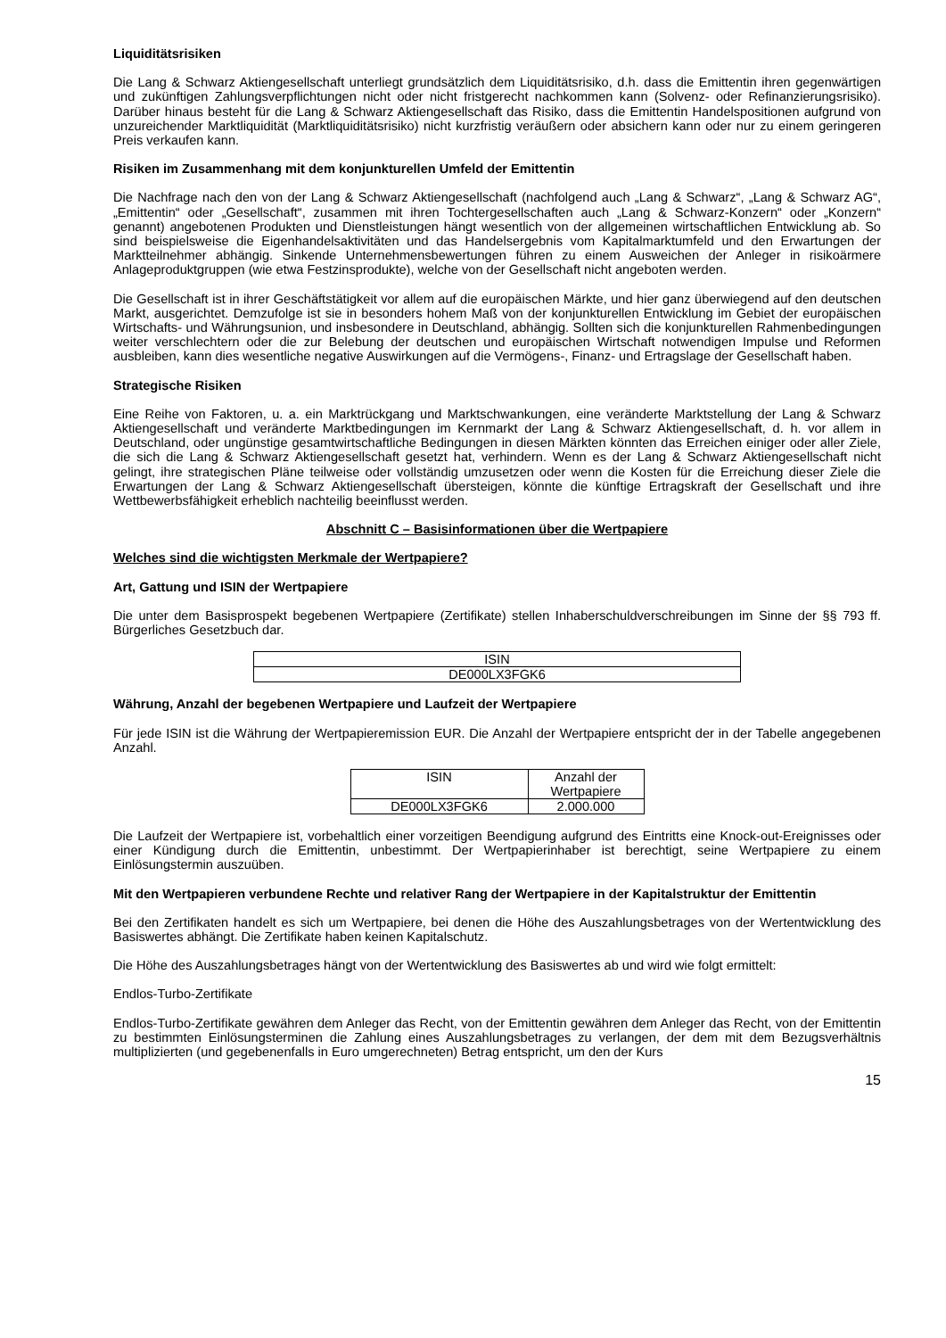Liquiditätsrisiken
Die Lang & Schwarz Aktiengesellschaft unterliegt grundsätzlich dem Liquiditätsrisiko, d.h. dass die Emittentin ihren gegenwärtigen und zukünftigen Zahlungsverpflichtungen nicht oder nicht fristgerecht nachkommen kann (Solvenz- oder Refinanzierungsrisiko). Darüber hinaus besteht für die Lang & Schwarz Aktiengesellschaft das Risiko, dass die Emittentin Handelspositionen aufgrund von unzureichender Marktliquidität (Marktliquiditätsrisiko) nicht kurzfristig veräußern oder absichern kann oder nur zu einem geringeren Preis verkaufen kann.
Risiken im Zusammenhang mit dem konjunkturellen Umfeld der Emittentin
Die Nachfrage nach den von der Lang & Schwarz Aktiengesellschaft (nachfolgend auch „Lang & Schwarz“, „Lang & Schwarz AG“, „Emittentin“ oder „Gesellschaft“, zusammen mit ihren Tochtergesellschaften auch „Lang & Schwarz-Konzern“ oder „Konzern“ genannt) angebotenen Produkten und Dienstleistungen hängt wesentlich von der allgemeinen wirtschaftlichen Entwicklung ab. So sind beispielsweise die Eigenhandelsaktivitäten und das Handelsergebnis vom Kapitalmarktumfeld und den Erwartungen der Marktteilnehmer abhängig. Sinkende Unternehmensbewertungen führen zu einem Ausweichen der Anleger in risikoärmere Anlageproduktgruppen (wie etwa Festzinsprodukte), welche von der Gesellschaft nicht angeboten werden.
Die Gesellschaft ist in ihrer Geschäftstätigkeit vor allem auf die europäischen Märkte, und hier ganz überwiegend auf den deutschen Markt, ausgerichtet. Demzufolge ist sie in besonders hohem Maß von der konjunkturellen Entwicklung im Gebiet der europäischen Wirtschafts- und Währungsunion, und insbesondere in Deutschland, abhängig. Sollten sich die konjunkturellen Rahmenbedingungen weiter verschlechtern oder die zur Belebung der deutschen und europäischen Wirtschaft notwendigen Impulse und Reformen ausbleiben, kann dies wesentliche negative Auswirkungen auf die Vermögens-, Finanz- und Ertragslage der Gesellschaft haben.
Strategische Risiken
Eine Reihe von Faktoren, u. a. ein Marktrückgang und Marktschwankungen, eine veränderte Marktstellung der Lang & Schwarz Aktiengesellschaft und veränderte Marktbedingungen im Kernmarkt der Lang & Schwarz Aktiengesellschaft, d. h. vor allem in Deutschland, oder ungünstige gesamtwirtschaftliche Bedingungen in diesen Märkten könnten das Erreichen einiger oder aller Ziele, die sich die Lang & Schwarz Aktiengesellschaft gesetzt hat, verhindern. Wenn es der Lang & Schwarz Aktiengesellschaft nicht gelingt, ihre strategischen Pläne teilweise oder vollständig umzusetzen oder wenn die Kosten für die Erreichung dieser Ziele die Erwartungen der Lang & Schwarz Aktiengesellschaft übersteigen, könnte die künftige Ertragskraft der Gesellschaft und ihre Wettbewerbsfähigkeit erheblich nachteilig beeinflusst werden.
Abschnitt C – Basisinformationen über die Wertpapiere
Welches sind die wichtigsten Merkmale der Wertpapiere?
Art, Gattung und ISIN der Wertpapiere
Die unter dem Basisprospekt begebenen Wertpapiere (Zertifikate) stellen Inhaberschuldverschreibungen im Sinne der §§ 793 ff. Bürgerliches Gesetzbuch dar.
| ISIN |
| DE000LX3FGK6 |
Währung, Anzahl der begebenen Wertpapiere und Laufzeit der Wertpapiere
Für jede ISIN ist die Währung der Wertpapieremission EUR. Die Anzahl der Wertpapiere entspricht der in der Tabelle angegebenen Anzahl.
| ISIN | Anzahl der Wertpapiere |
| DE000LX3FGK6 | 2.000.000 |
Die Laufzeit der Wertpapiere ist, vorbehaltlich einer vorzeitigen Beendigung aufgrund des Eintritts eine Knock-out-Ereignisses oder einer Kündigung durch die Emittentin, unbestimmt. Der Wertpapierinhaber ist berechtigt, seine Wertpapiere zu einem Einlösungstermin auszuüben.
Mit den Wertpapieren verbundene Rechte und relativer Rang der Wertpapiere in der Kapitalstruktur der Emittentin
Bei den Zertifikaten handelt es sich um Wertpapiere, bei denen die Höhe des Auszahlungsbetrages von der Wertentwicklung des Basiswertes abhängt. Die Zertifikate haben keinen Kapitalschutz.
Die Höhe des Auszahlungsbetrages hängt von der Wertentwicklung des Basiswertes ab und wird wie folgt ermittelt:
Endlos-Turbo-Zertifikate
Endlos-Turbo-Zertifikate gewähren dem Anleger das Recht, von der Emittentin gewähren dem Anleger das Recht, von der Emittentin zu bestimmten Einlösungsterminen die Zahlung eines Auszahlungsbetrages zu verlangen, der dem mit dem Bezugsverhältnis multiplizierten (und gegebenenfalls in Euro umgerechneten) Betrag entspricht, um den der Kurs
15